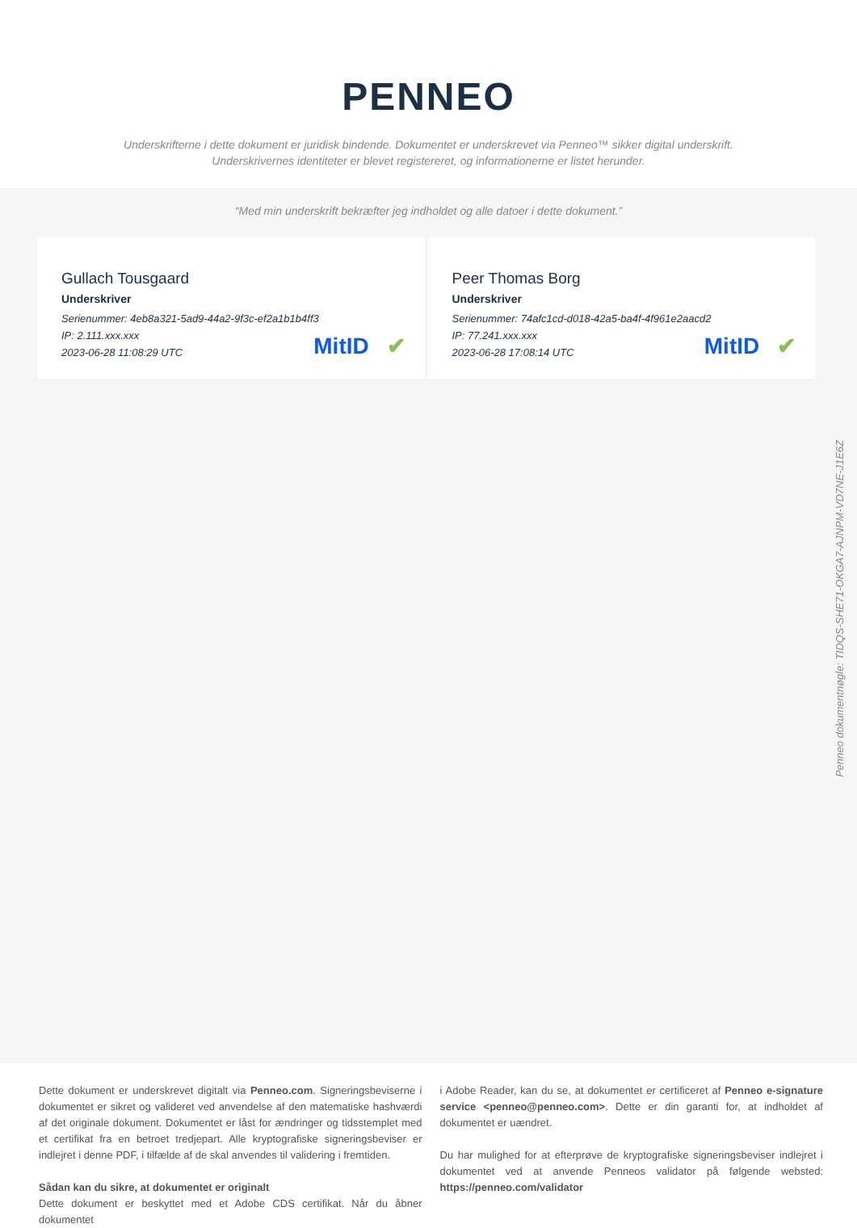PENNEO
Underskrifterne i dette dokument er juridisk bindende. Dokumentet er underskrevet via Penneo™ sikker digital underskrift.
Underskrivernes identiteter er blevet registereret, og informationerne er listet herunder.
“Med min underskrift bekræfter jeg indholdet og alle datoer i dette dokument.”
Gullach Tousgaard
Underskriver
Serienummer: 4eb8a321-5ad9-44a2-9f3c-ef2a1b1b4ff3
IP: 2.111.xxx.xxx
2023-06-28 11:08:29 UTC
MitID ✔
Peer Thomas Borg
Underskriver
Serienummer: 74afc1cd-d018-42a5-ba4f-4f961e2aacd2
IP: 77.241.xxx.xxx
2023-06-28 17:08:14 UTC
MitID ✔
Penneo dokumentnøgle: TIDQS-SHE71-OKGA7-AJNPM-VD7NE-J1E6Z
Dette dokument er underskrevet digitalt via Penneo.com. Signeringsbeviserne i dokumentet er sikret og valideret ved anvendelse af den matematiske hashværdi af det originale dokument. Dokumentet er låst for ændringer og tidsstemplet med et certifikat fra en betroet tredjepart. Alle kryptografiske signeringsbeviser er indlejret i denne PDF, i tilfælde af de skal anvendes til validering i fremtiden.
Sådan kan du sikre, at dokumentet er originalt
Dette dokument er beskyttet med et Adobe CDS certifikat. Når du åbner dokumentet
i Adobe Reader, kan du se, at dokumentet er certificeret af Penneo e-signature service <penneo@penneo.com>. Dette er din garanti for, at indholdet af dokumentet er uændret.
Du har mulighed for at efterprøve de kryptografiske signeringsbeviser indlejret i dokumentet ved at anvende Penneos validator på følgende websted: https://penneo.com/validator